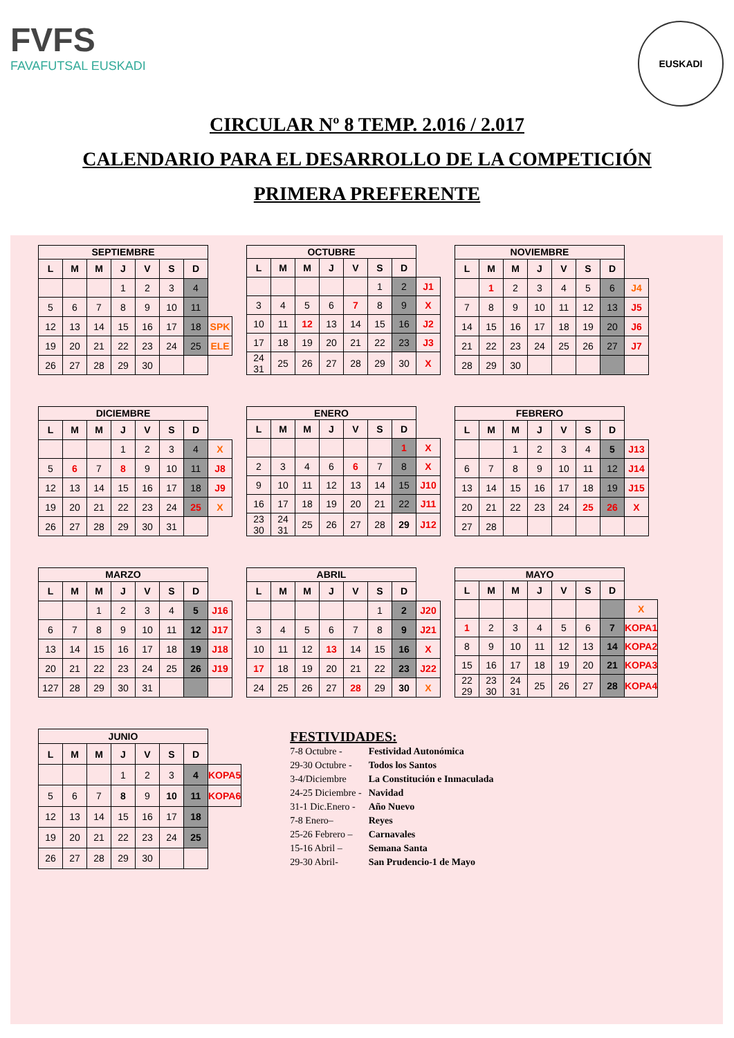FVFS
FAVAFUTSAL EUSKADI
EUSKADI
CIRCULAR Nº 8 TEMP. 2.016 / 2.017
CALENDARIO PARA EL DESARROLLO DE LA COMPETICIÓN
PRIMERA PREFERENTE
| SEPTIEMBRE | | | | | | | |
| --- | --- | --- | --- | --- | --- | --- | --- |
| L | M | M | J | V | S | D | |
| | | | 1 | 2 | 3 | 4 | |
| 5 | 6 | 7 | 8 | 9 | 10 | 11 | |
| 12 | 13 | 14 | 15 | 16 | 17 | 18 | SPK |
| 19 | 20 | 21 | 22 | 23 | 24 | 25 | ELE |
| 26 | 27 | 28 | 29 | 30 | | | |
| OCTUBRE | | | | | | | |
| --- | --- | --- | --- | --- | --- | --- | --- |
| L | M | M | J | V | S | D | |
| | | | | | 1 | 2 | J1 |
| 3 | 4 | 5 | 6 | 7 | 8 | 9 | X |
| 10 | 11 | 12 | 13 | 14 | 15 | 16 | J2 |
| 17 | 18 | 19 | 20 | 21 | 22 | 23 | J3 |
| 24 31 | 25 | 26 | 27 | 28 | 29 | 30 | X |
| NOVIEMBRE | | | | | | | |
| --- | --- | --- | --- | --- | --- | --- | --- |
| L | M | M | J | V | S | D | |
| | 1 | 2 | 3 | 4 | 5 | 6 | J4 |
| 7 | 8 | 9 | 10 | 11 | 12 | 13 | J5 |
| 14 | 15 | 16 | 17 | 18 | 19 | 20 | J6 |
| 21 | 22 | 23 | 24 | 25 | 26 | 27 | J7 |
| 28 | 29 | 30 | | | | | |
| DICIEMBRE | | | | | | | |
| --- | --- | --- | --- | --- | --- | --- | --- |
| L | M | M | J | V | S | D | |
| | | | 1 | 2 | 3 | 4 | X |
| 5 | 6 | 7 | 8 | 9 | 10 | 11 | J8 |
| 12 | 13 | 14 | 15 | 16 | 17 | 18 | J9 |
| 19 | 20 | 21 | 22 | 23 | 24 | 25 | X |
| 26 | 27 | 28 | 29 | 30 | 31 | | |
| ENERO | | | | | | | |
| --- | --- | --- | --- | --- | --- | --- | --- |
| L | M | M | J | V | S | D | |
| | | | | | | 1 | X |
| 2 | 3 | 4 | 6 | 6 | 7 | 8 | X |
| 9 | 10 | 11 | 12 | 13 | 14 | 15 | J10 |
| 16 | 17 | 18 | 19 | 20 | 21 | 22 | J11 |
| 23 30 | 24 31 | 25 | 26 | 27 | 28 | 29 | J12 |
| FEBRERO | | | | | | | |
| --- | --- | --- | --- | --- | --- | --- | --- |
| L | M | M | J | V | S | D | |
| | | 1 | 2 | 3 | 4 | 5 | J13 |
| 6 | 7 | 8 | 9 | 10 | 11 | 12 | J14 |
| 13 | 14 | 15 | 16 | 17 | 18 | 19 | J15 |
| 20 | 21 | 22 | 23 | 24 | 25 | 26 | X |
| 27 | 28 | | | | | | |
| MARZO | | | | | | | |
| --- | --- | --- | --- | --- | --- | --- | --- |
| L | M | M | J | V | S | D | |
| | | 1 | 2 | 3 | 4 | 5 | J16 |
| 6 | 7 | 8 | 9 | 10 | 11 | 12 | J17 |
| 13 | 14 | 15 | 16 | 17 | 18 | 19 | J18 |
| 20 | 21 | 22 | 23 | 24 | 25 | 26 | J19 |
| 127 | 28 | 29 | 30 | 31 | | | |
| ABRIL | | | | | | | |
| --- | --- | --- | --- | --- | --- | --- | --- |
| L | M | M | J | V | S | D | |
| | | | | | 1 | 2 | J20 |
| 3 | 4 | 5 | 6 | 7 | 8 | 9 | J21 |
| 10 | 11 | 12 | 13 | 14 | 15 | 16 | X |
| 17 | 18 | 19 | 20 | 21 | 22 | 23 | J22 |
| 24 | 25 | 26 | 27 | 28 | 29 | 30 | X |
| MAYO | | | | | | | |
| --- | --- | --- | --- | --- | --- | --- | --- |
| L | M | M | J | V | S | D | |
| | | | | | | | X |
| 1 | 2 | 3 | 4 | 5 | 6 | 7 | KOPA1 |
| 8 | 9 | 10 | 11 | 12 | 13 | 14 | KOPA2 |
| 15 | 16 | 17 | 18 | 19 | 20 | 21 | KOPA3 |
| 22 29 | 23 30 | 24 31 | 25 | 26 | 27 | 28 | KOPA4 |
| JUNIO | | | | | | | |
| --- | --- | --- | --- | --- | --- | --- | --- |
| L | M | M | J | V | S | D | |
| | | | 1 | 2 | 3 | 4 | KOPA5 |
| 5 | 6 | 7 | 8 | 9 | 10 | 11 | KOPA6 |
| 12 | 13 | 14 | 15 | 16 | 17 | 18 | |
| 19 | 20 | 21 | 22 | 23 | 24 | 25 | |
| 26 | 27 | 28 | 29 | 30 | | | |
FESTIVIDADES:
| 7-8 Octubre - | Festividad Autonómica |
| 29-30 Octubre - | Todos los Santos |
| 3-4/Diciembre | La Constitución e Inmaculada |
| 24-25 Diciembre - | Navidad |
| 31-1 Dic.Enero - | Año Nuevo |
| 7-8 Enero– | Reyes |
| 25-26 Febrero – | Carnavales |
| 15-16 Abril – | Semana Santa |
| 29-30 Abril- | San Prudencio-1 de Mayo |